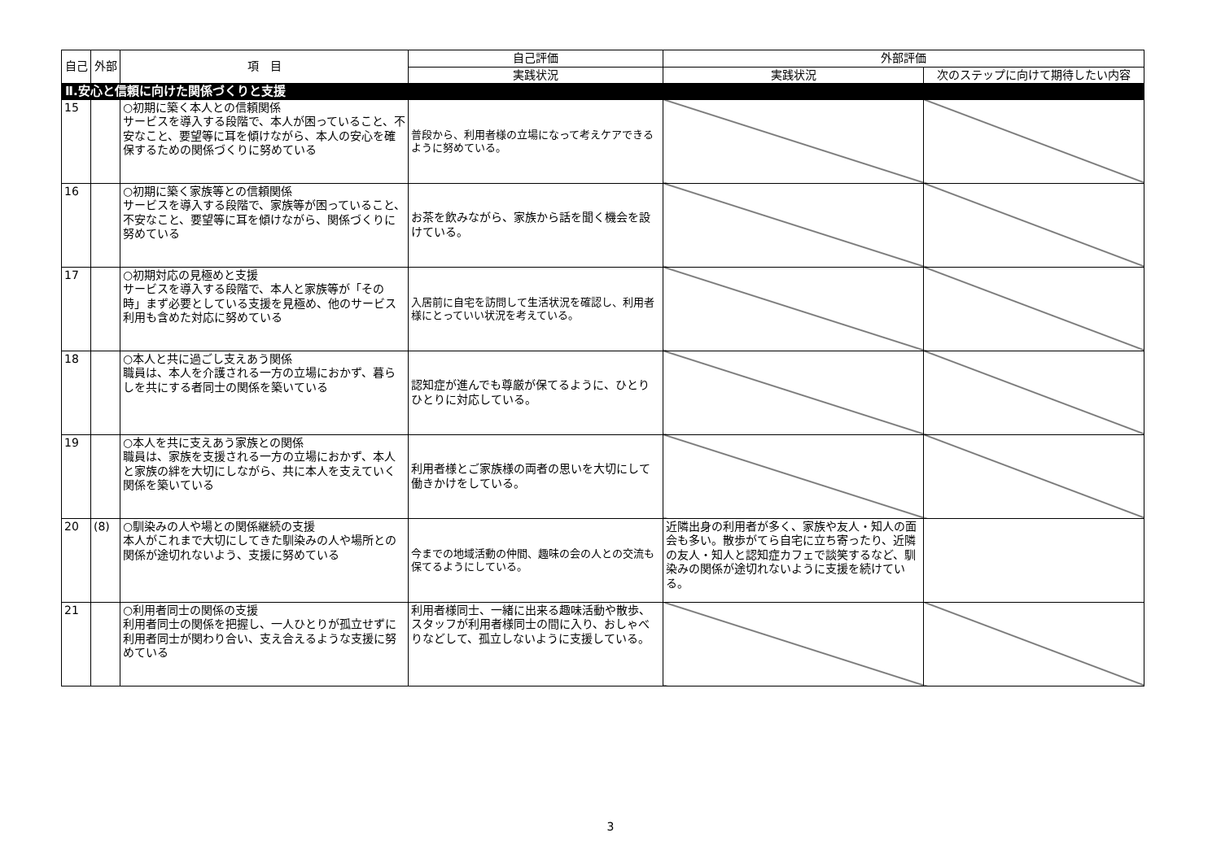| 自己 | 外部 | 項 目 | 自己評価 | 外部評価 | |
| --- | --- | --- | --- | --- | --- |
| | | | 実践状況 | 実践状況 | 次のステップに向けて期待したい内容 |
| Ⅱ.安心と信頼に向けた関係づくりと支援 | | | | | |
| 15 | | ○初期に築く本人との信頼関係 サービスを導入する段階で、本人が困っていること、不安なこと、要望等に耳を傾けながら、本人の安心を確保するための関係づくりに努めている | 普段から、利用者様の立場になって考えケアできるように努めている。 | | |
| 16 | | ○初期に築く家族等との信頼関係 サービスを導入する段階で、家族等が困っていること、不安なこと、要望等に耳を傾けながら、関係づくりに努めている | お茶を飲みながら、家族から話を聞く機会を設けている。 | | |
| 17 | | ○初期対応の見極めと支援 サービスを導入する段階で、本人と家族等が「その時」まず必要としている支援を見極め、他のサービス利用も含めた対応に努めている | 入居前に自宅を訪問して生活状況を確認し、利用者様にとっていい状況を考えている。 | | |
| 18 | | ○本人と共に過ごし支えあう関係 職員は、本人を介護される一方の立場におかず、暮らしを共にする者同士の関係を築いている | 認知症が進んでも尊厳が保てるように、ひとりひとりに対応している。 | | |
| 19 | | ○本人を共に支えあう家族との関係 職員は、家族を支援される一方の立場におかず、本人と家族の絆を大切にしながら、共に本人を支えていく関係を築いている | 利用者様とご家族様の両者の思いを大切にして働きかけをしている。 | | |
| 20 | (8) | ○馴染みの人や場との関係継続の支援 本人がこれまで大切にしてきた馴染みの人や場所との関係が途切れないよう、支援に努めている | 今までの地域活動の仲間、趣味の会の人との交流も保てるようにしている。 | 近隣出身の利用者が多く、家族や友人・知人の面会も多い。散歩がてら自宅に立ち寄ったり、近隣の友人・知人と認知症カフェで談笑するなど、馴染みの関係が途切れないように支援を続けている。 | |
| 21 | | ○利用者同士の関係の支援 利用者同士の関係を把握し、一人ひとりが孤立せずに利用者同士が関わり合い、支え合えるような支援に努めている | 利用者様同士、一緒に出来る趣味活動や散歩、スタッフが利用者様同士の間に入り、おしゃべりなどして、孤立しないように支援している。 | | |
3